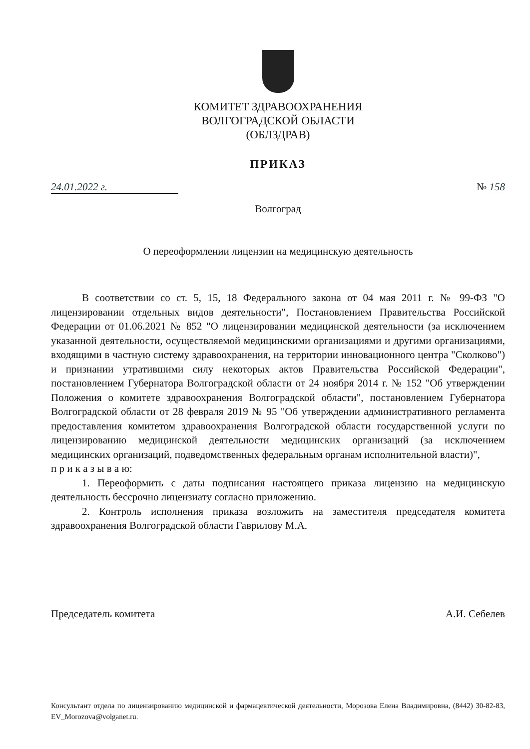КОМИТЕТ ЗДРАВООХРАНЕНИЯ
ВОЛГОГРАДСКОЙ ОБЛАСТИ
(ОБЛЗДРАВ)
ПРИКАЗ
24.01.2022 г. № 158
Волгоград
О переоформлении лицензии на медицинскую деятельность
В соответствии со ст. 5, 15, 18 Федерального закона от 04 мая 2011 г. № 99-ФЗ "О лицензировании отдельных видов деятельности", Постановлением Правительства Российской Федерации от 01.06.2021 № 852 "О лицензировании медицинской деятельности (за исключением указанной деятельности, осуществляемой медицинскими организациями и другими организациями, входящими в частную систему здравоохранения, на территории инновационного центра "Сколково") и признании утратившими силу некоторых актов Правительства Российской Федерации", постановлением Губернатора Волгоградской области от 24 ноября 2014 г. № 152 "Об утверждении Положения о комитете здравоохранения Волгоградской области", постановлением Губернатора Волгоградской области от 28 февраля 2019 № 95 "Об утверждении административного регламента предоставления комитетом здравоохранения Волгоградской области государственной услуги по лицензированию медицинской деятельности медицинских организаций (за исключением медицинских организаций, подведомственных федеральным органам исполнительной власти)",
п р и к а з ы в а ю:
1. Переоформить с даты подписания настоящего приказа лицензию на медицинскую деятельность бессрочно лицензиату согласно приложению.
2. Контроль исполнения приказа возложить на заместителя председателя комитета здравоохранения Волгоградской области Гаврилову М.А.
Председатель комитета А.И. Себелев
Консультант отдела по лицензированию медицинской и фармацевтической деятельности, Морозова Елена Владимировна, (8442) 30-82-83, EV_Morozova@volganet.ru.